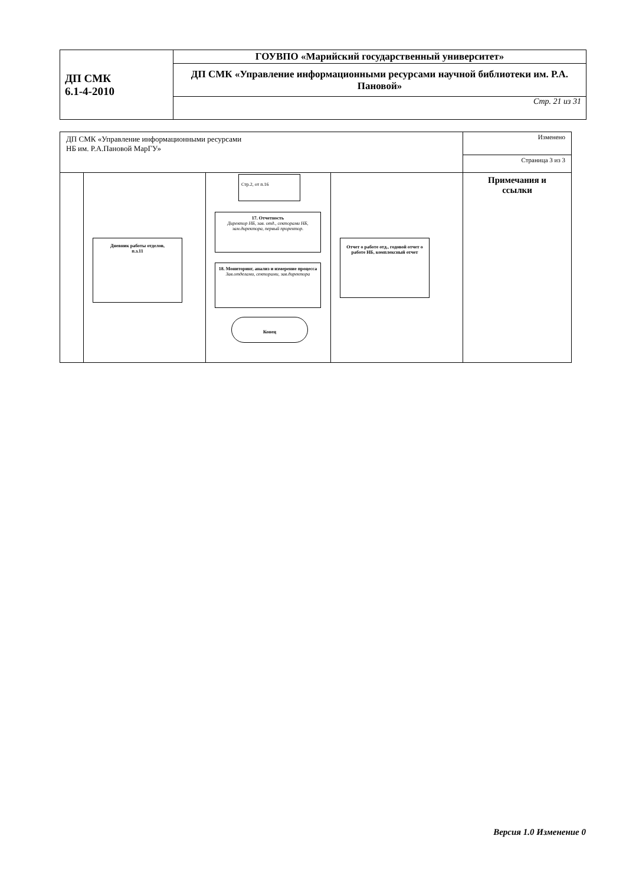| ДП СМК 6.1-4-2010 | ГОУВПО «Марийский государственный университет» |
| | ДП СМК «Управление информационными ресурсами научной библиотеки им. Р.А. Пановой» |
| | Стр. 21 из 31 |
| ДП СМК «Управление информационными ресурсами НБ им. Р.А.Пановой МарГУ» | | | | Изменено |
| | | | | Страница 3 из 3 |
| | Дневник работы отделов, п.з.11 | Стр.2, от п.16 17. Отчетность Директор НБ, зав. отд., секторами НБ, зам.директора, первый проректор. 18. Мониторинг, анализ и измерение процесса Зав.отделами, секторами, зав.директора Конец | Отчет о работе отд., годовой отчет о работе НБ, комплексный отчет | Примечания и ссылки |
Версия 1.0 Изменение 0